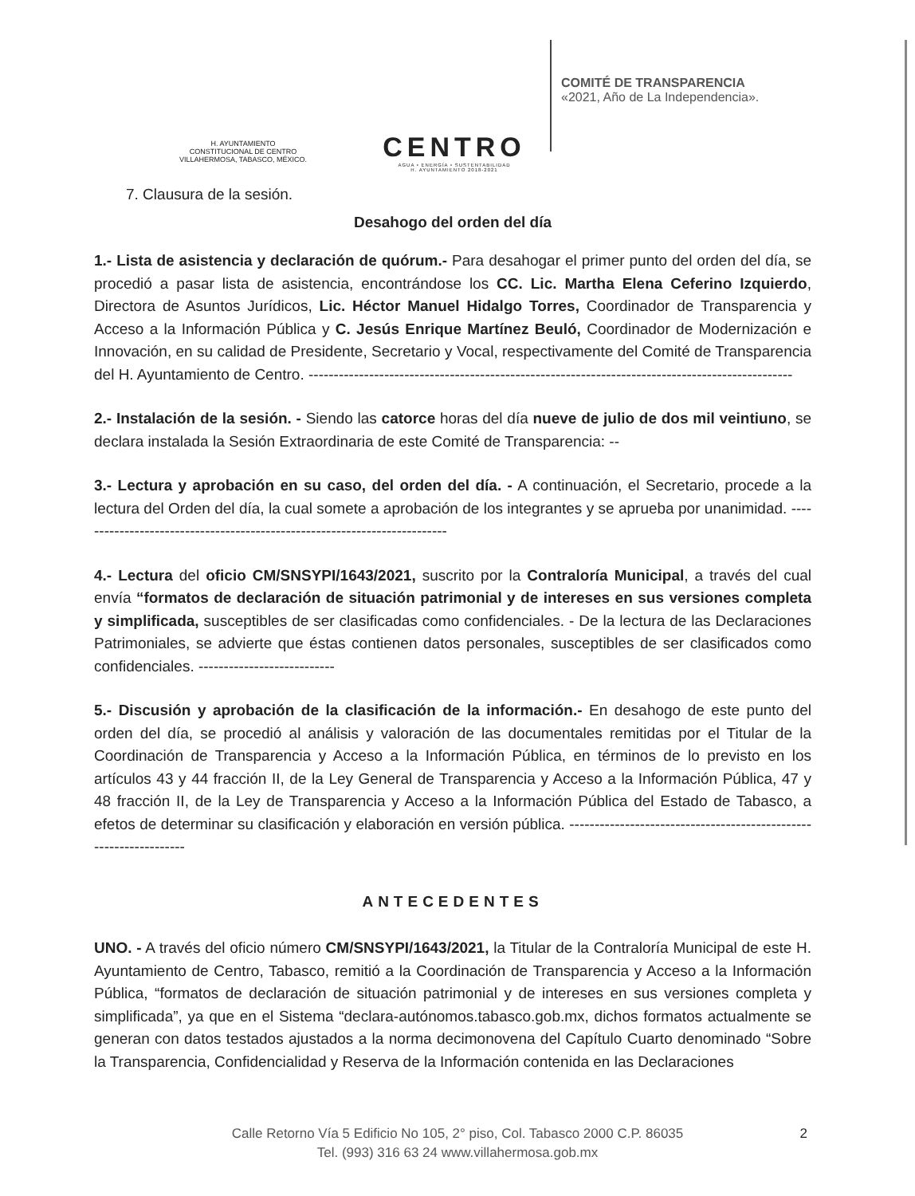H. AYUNTAMIENTO
CONSTITUCIONAL DE CENTRO
VILLAHERMOSA, TABASCO, MÉXICO.
CENTRO
AGUA • ENERGÍA • SUSTENTABILIDAD
H. AYUNTAMIENTO 2018-2021
COMITÉ DE TRANSPARENCIA
«2021, Año de La Independencia».
7. Clausura de la sesión.
Desahogo del orden del día
1.- Lista de asistencia y declaración de quórum.- Para desahogar el primer punto del orden del día, se procedió a pasar lista de asistencia, encontrándose los CC. Lic. Martha Elena Ceferino Izquierdo, Directora de Asuntos Jurídicos, Lic. Héctor Manuel Hidalgo Torres, Coordinador de Transparencia y Acceso a la Información Pública y C. Jesús Enrique Martínez Beuló, Coordinador de Modernización e Innovación, en su calidad de Presidente, Secretario y Vocal, respectivamente del Comité de Transparencia del H. Ayuntamiento de Centro. ------------------------------------------------------------------------------------------------
2.- Instalación de la sesión. - Siendo las catorce horas del día nueve de julio de dos mil veintiuno, se declara instalada la Sesión Extraordinaria de este Comité de Transparencia: --
3.- Lectura y aprobación en su caso, del orden del día. - A continuación, el Secretario, procede a la lectura del Orden del día, la cual somete a aprobación de los integrantes y se aprueba por unanimidad. --------------------------------------------------------------------------
4.- Lectura del oficio CM/SNSYPI/1643/2021, suscrito por la Contraloría Municipal, a través del cual envía “formatos de declaración de situación patrimonial y de intereses en sus versiones completa y simplificada, susceptibles de ser clasificadas como confidenciales. - De la lectura de las Declaraciones Patrimoniales, se advierte que éstas contienen datos personales, susceptibles de ser clasificados como confidenciales. ---------------------------
5.- Discusión y aprobación de la clasificación de la información.- En desahogo de este punto del orden del día, se procedió al análisis y valoración de las documentales remitidas por el Titular de la Coordinación de Transparencia y Acceso a la Información Pública, en términos de lo previsto en los artículos 43 y 44 fracción II, de la Ley General de Transparencia y Acceso a la Información Pública, 47 y 48 fracción II, de la Ley de Transparencia y Acceso a la Información Pública del Estado de Tabasco, a efetos de determinar su clasificación y elaboración en versión pública. ------------------------------------------------------------------
ANTECEDENTES
UNO. - A través del oficio número CM/SNSYPI/1643/2021, la Titular de la Contraloría Municipal de este H. Ayuntamiento de Centro, Tabasco, remitió a la Coordinación de Transparencia y Acceso a la Información Pública, “formatos de declaración de situación patrimonial y de intereses en sus versiones completa y simplificada”, ya que en el Sistema “declara-autónomos.tabasco.gob.mx, dichos formatos actualmente se generan con datos testados ajustados a la norma decimonovena del Capítulo Cuarto denominado “Sobre la Transparencia, Confidencialidad y Reserva de la Información contenida en las Declaraciones
2 Calle Retorno Vía 5 Edificio No 105, 2° piso, Col. Tabasco 2000 C.P. 86035
Tel. (993) 316 63 24 www.villahermosa.gob.mx